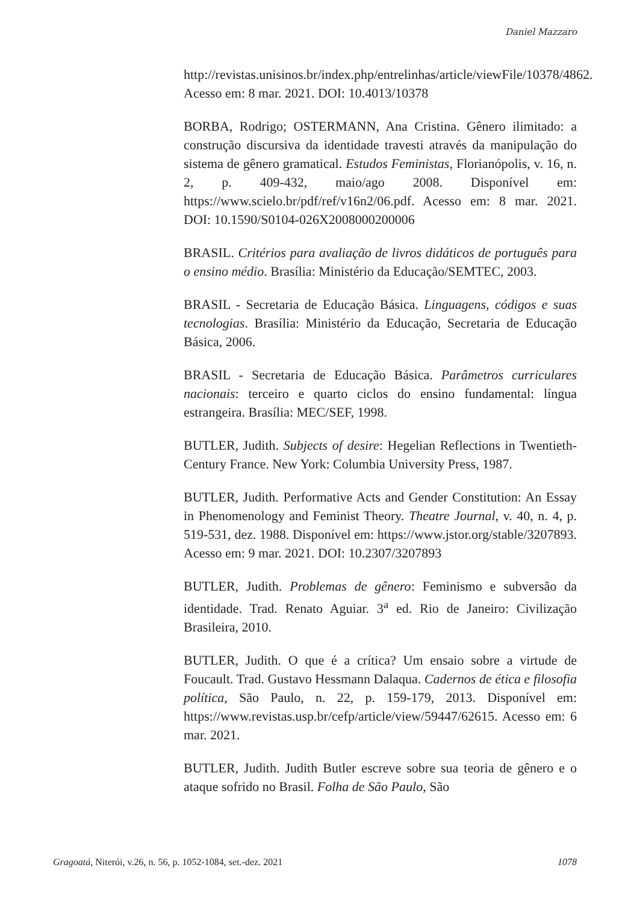Daniel Mazzaro
http://revistas.unisinos.br/index.php/entrelinhas/article/viewFile/10378/4862. Acesso em: 8 mar. 2021. DOI: 10.4013/10378
BORBA, Rodrigo; OSTERMANN, Ana Cristina. Gênero ilimitado: a construção discursiva da identidade travesti através da manipulação do sistema de gênero gramatical. Estudos Feministas, Florianópolis, v. 16, n. 2, p. 409-432, maio/ago 2008. Disponível em: https://www.scielo.br/pdf/ref/v16n2/06.pdf. Acesso em: 8 mar. 2021. DOI: 10.1590/S0104-026X2008000200006
BRASIL. Critérios para avaliação de livros didáticos de português para o ensino médio. Brasília: Ministério da Educação/SEMTEC, 2003.
BRASIL - Secretaria de Educação Básica. Linguagens, códigos e suas tecnologias. Brasília: Ministério da Educação, Secretaria de Educação Básica, 2006.
BRASIL - Secretaria de Educação Básica. Parâmetros curriculares nacionais: terceiro e quarto ciclos do ensino fundamental: língua estrangeira. Brasília: MEC/SEF, 1998.
BUTLER, Judith. Subjects of desire: Hegelian Reflections in Twentieth-Century France. New York: Columbia University Press, 1987.
BUTLER, Judith. Performative Acts and Gender Constitution: An Essay in Phenomenology and Feminist Theory. Theatre Journal, v. 40, n. 4, p. 519-531, dez. 1988. Disponível em: https://www.jstor.org/stable/3207893. Acesso em: 9 mar. 2021. DOI: 10.2307/3207893
BUTLER, Judith. Problemas de gênero: Feminismo e subversão da identidade. Trad. Renato Aguiar. 3<sup>a</sup> ed. Rio de Janeiro: Civilização Brasileira, 2010.
BUTLER, Judith. O que é a crítica? Um ensaio sobre a virtude de Foucault. Trad. Gustavo Hessmann Dalaqua. Cadernos de ética e filosofia política, São Paulo, n. 22, p. 159-179, 2013. Disponível em: https://www.revistas.usp.br/cefp/article/view/59447/62615. Acesso em: 6 mar. 2021.
BUTLER, Judith. Judith Butler escreve sobre sua teoria de gênero e o ataque sofrido no Brasil. Folha de São Paulo, São
Gragoatá, Niterói, v.26, n. 56, p. 1052-1084, set.-dez. 2021 1078